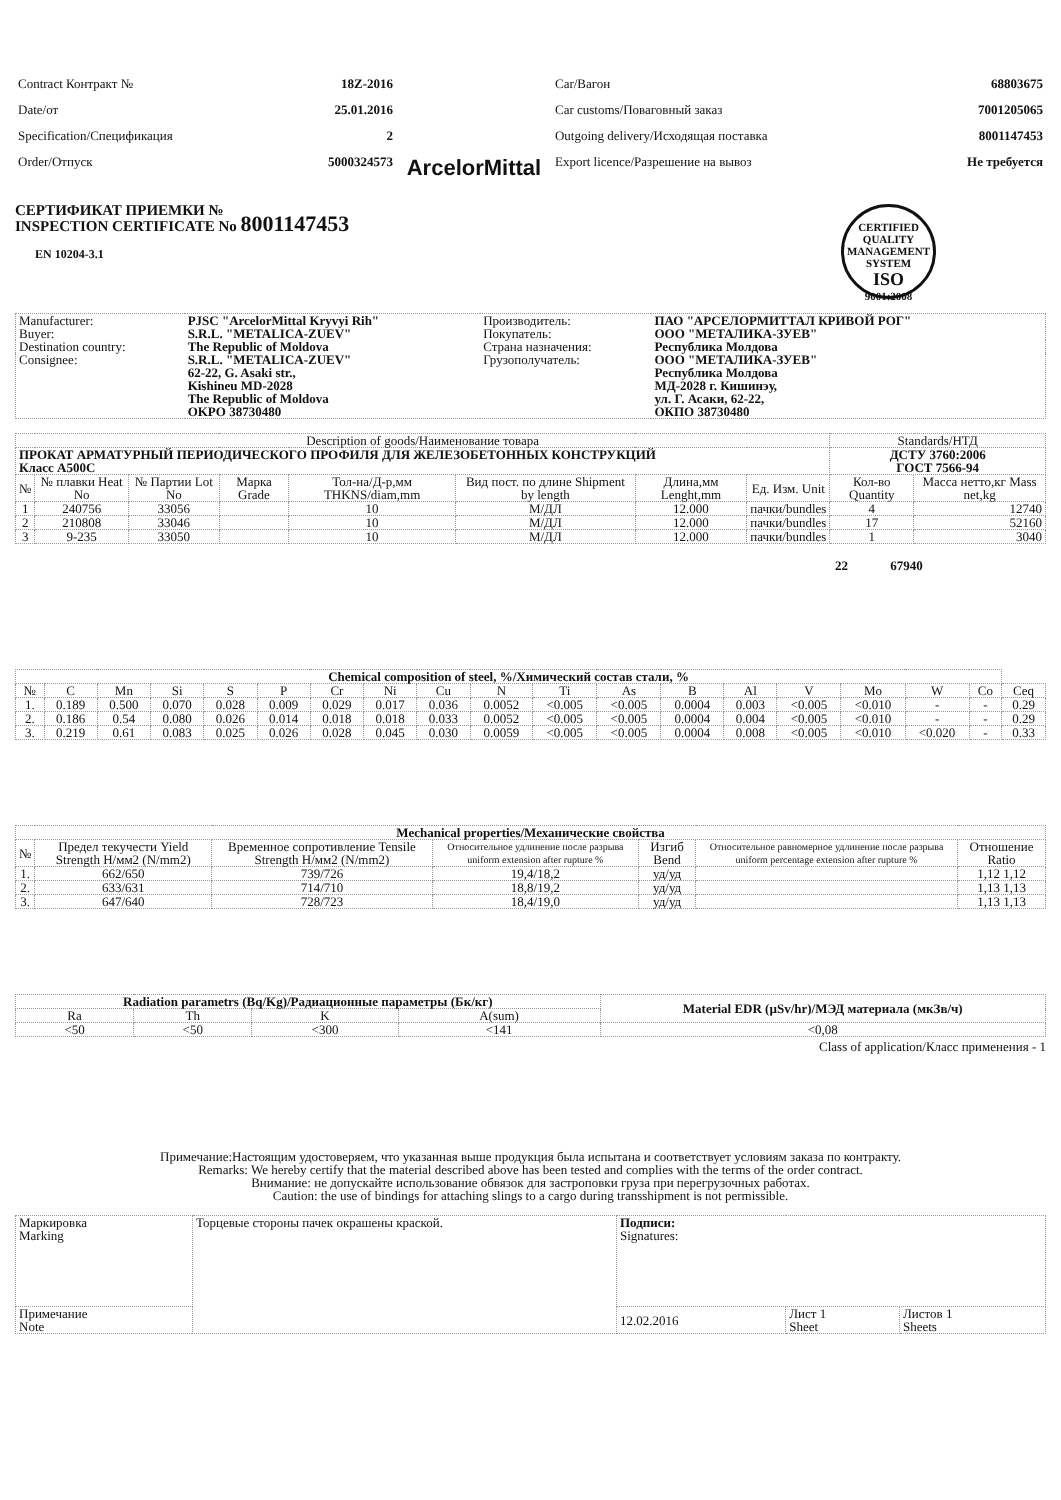| Contract Контракт № | 18Z-2016 | ArcelorMittal | Car/Вагон | 68803675 |
| Date/от | 25.01.2016 | | Car customs/Поваговный заказ | 7001205065 |
| Specification/Спецификация | 2 | | Outgoing delivery/Исходящая поставка | 8001147453 |
| Order/Отпуск | 5000324573 | | Export licence/Разрешение на вывоз | Не требуется |
СЕРТИФИКАТ ПРИЕМКИ №
INSPECTION CERTIFICATE No 8001147453
EN 10204-3.1
CERTIFIED QUALITY MANAGEMENT SYSTEM
ISO
9001:2008
| Manufacturer: | PJSC "ArcelorMittal Kryvyi Rih" | Производитель: | ПАО "АРСЕЛОРМИТТАЛ КРИВОЙ РОГ" |
| Buyer: | S.R.L. "METALICA-ZUEV" | Покупатель: | ООО "МЕТАЛИКА-ЗУЕВ" |
| Destination country: | The Republic of Moldova | Страна назначения: | Республика Молдова |
| Consignee: | S.R.L. "METALICA-ZUEV" 62-22, G. Asaki str., Kishineu MD-2028 The Republic of Moldova OKPO 38730480 | Грузополучатель: | ООО "МЕТАЛИКА-ЗУЕВ" Республика Молдова МД-2028 г. Кишинэу, ул. Г. Асаки, 62-22, ОКПО 38730480 |
| Description of goods/Наименование товара | | | | | | | | Standards/НТД | |
| ПРОКАТ АРМАТУРНЫЙ ПЕРИОДИЧЕСКОГО ПРОФИЛЯ ДЛЯ ЖЕЛЕЗОБЕТОННЫХ КОНСТРУКЦИЙ Класс А500С | | | | | | | | ДСТУ 3760:2006 ГОСТ 7566-94 | |
| № | № плавки Heat No | № Партии Lot No | Марка Grade | Тол-на/Д-р,мм THKNS/diam,mm | Вид пост. по длине Shipment by length | Длина,мм Lenght,mm | Ед. Изм. Unit | Кол-во Quantity | Масса нетто,кг Mass net,kg |
| 1 | 240756 | 33056 | | 10 | М/ДЛ | 12.000 | пачки/bundles | 4 | 12740 |
| 2 | 210808 | 33046 | | 10 | М/ДЛ | 12.000 | пачки/bundles | 17 | 52160 |
| 3 | 9-235 | 33050 | | 10 | М/ДЛ | 12.000 | пачки/bundles | 1 | 3040 |
22 67940
| Chemical composition of steel, %/Химический состав стали, % | | | | | | | | | | | | | | | | | | |
| --- | --- | --- | --- | --- | --- | --- | --- | --- | --- | --- | --- | --- | --- | --- | --- | --- | --- | --- |
| № | C | Mn | Si | S | P | Cr | Ni | Cu | N | Ti | As | B | Al | V | Mo | W | Co | Ceq |
| 1. | 0.189 | 0.500 | 0.070 | 0.028 | 0.009 | 0.029 | 0.017 | 0.036 | 0.0052 | <0.005 | <0.005 | 0.0004 | 0.003 | <0.005 | <0.010 | - | - | 0.29 |
| 2. | 0.186 | 0.54 | 0.080 | 0.026 | 0.014 | 0.018 | 0.018 | 0.033 | 0.0052 | <0.005 | <0.005 | 0.0004 | 0.004 | <0.005 | <0.010 | - | - | 0.29 |
| 3. | 0.219 | 0.61 | 0.083 | 0.025 | 0.026 | 0.028 | 0.045 | 0.030 | 0.0059 | <0.005 | <0.005 | 0.0004 | 0.008 | <0.005 | <0.010 | <0.020 | - | 0.33 |
| Mechanical properties/Механические свойства | | | | | | |
| --- | --- | --- | --- | --- | --- | --- |
| № | Предел текучести Yield Strength Н/мм2 (N/mm2) | Временное сопротивление Tensile Strength Н/мм2 (N/mm2) | Относительное удлинение после разрыва uniform extension after rupture % | Изгиб Bend | Относительное равномерное удлинение после разрыва uniform percentage extension after rupture % | Отношение Ratio |
| 1. | 662/650 | 739/726 | 19,4/18,2 | уд/уд | | 1,12 1,12 |
| 2. | 633/631 | 714/710 | 18,8/19,2 | уд/уд | | 1,13 1,13 |
| 3. | 647/640 | 728/723 | 18,4/19,0 | уд/уд | | 1,13 1,13 |
| Radiation parametrs (Bq/Kg)/Радиационные параметры (Бк/кг) | | | | Material EDR (µSv/hr)/МЭД материала (мкЗв/ч) |
| --- | --- | --- | --- | --- |
| Ra | Th | K | A(sum) | |
| <50 | <50 | <300 | <141 | <0,08 |
Class of application/Класс применения - 1
Примечание:Настоящим удостоверяем, что указанная выше продукция была испытана и соответствует условиям заказа по контракту.
Remarks: We hereby certify that the material described above has been tested and complies with the terms of the order contract.
Внимание: не допускайте использование обвязок для застроповки груза при перегрузочных работах.
Caution: the use of bindings for attaching slings to a cargo during transshipment is not permissible.
| Маркировка Marking | Торцевые стороны пачек окрашены краской. | Подписи: Signatures: | | |
| Примечание Note | | 12.02.2016 | Лист 1 Sheet | Листов 1 Sheets |